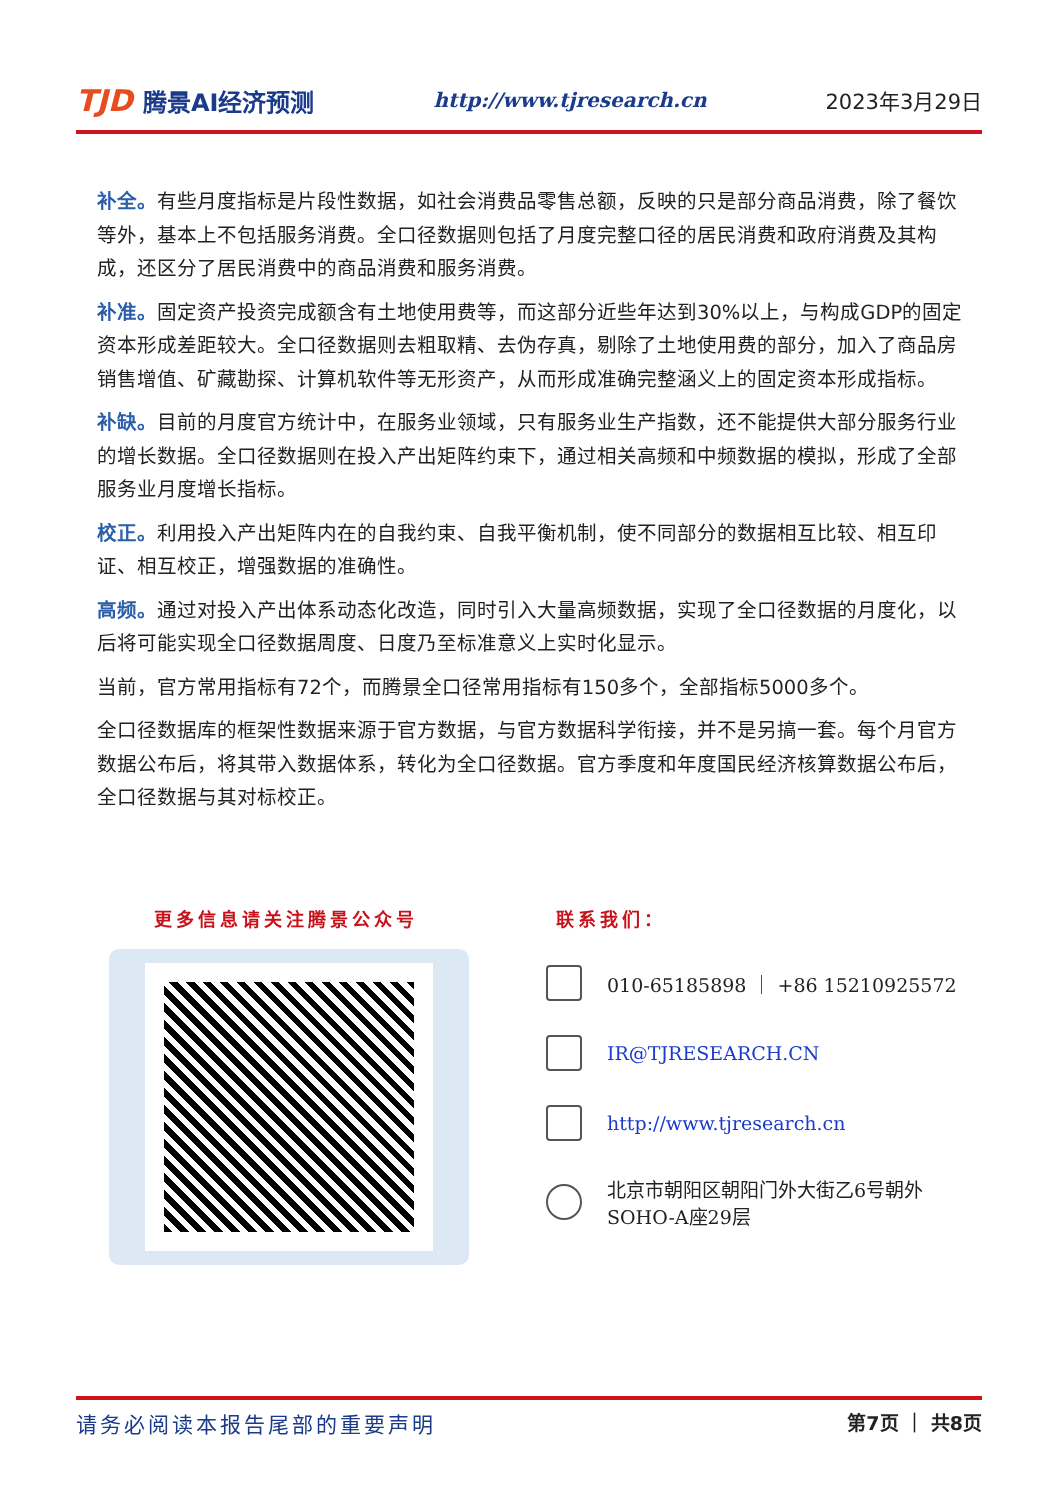TJD 腾景AI经济预测
http://www.tjresearch.cn 2023年3月29日
补全。有些月度指标是片段性数据，如社会消费品零售总额，反映的只是部分商品消费，除了餐饮等外，基本上不包括服务消费。全口径数据则包括了月度完整口径的居民消费和政府消费及其构成，还区分了居民消费中的商品消费和服务消费。
补准。固定资产投资完成额含有土地使用费等，而这部分近些年达到30%以上，与构成GDP的固定资本形成差距较大。全口径数据则去粗取精、去伪存真，剔除了土地使用费的部分，加入了商品房销售增值、矿藏勘探、计算机软件等无形资产，从而形成准确完整涵义上的固定资本形成指标。
补缺。目前的月度官方统计中，在服务业领域，只有服务业生产指数，还不能提供大部分服务行业的增长数据。全口径数据则在投入产出矩阵约束下，通过相关高频和中频数据的模拟，形成了全部服务业月度增长指标。
校正。利用投入产出矩阵内在的自我约束、自我平衡机制，使不同部分的数据相互比较、相互印证、相互校正，增强数据的准确性。
高频。通过对投入产出体系动态化改造，同时引入大量高频数据，实现了全口径数据的月度化，以后将可能实现全口径数据周度、日度乃至标准意义上实时化显示。
当前，官方常用指标有72个，而腾景全口径常用指标有150多个，全部指标5000多个。
全口径数据库的框架性数据来源于官方数据，与官方数据科学衔接，并不是另搞一套。每个月官方数据公布后，将其带入数据体系，转化为全口径数据。官方季度和年度国民经济核算数据公布后，全口径数据与其对标校正。
更多信息请关注腾景公众号 联系我们：
010-65185898 ｜ +86 15210925572
IR@TJRESEARCH.CN
http://www.tjresearch.cn
北京市朝阳区朝阳门外大街乙6号朝外
SOHO-A座29层
请务必阅读本报告尾部的重要声明 第7页 ｜ 共8页